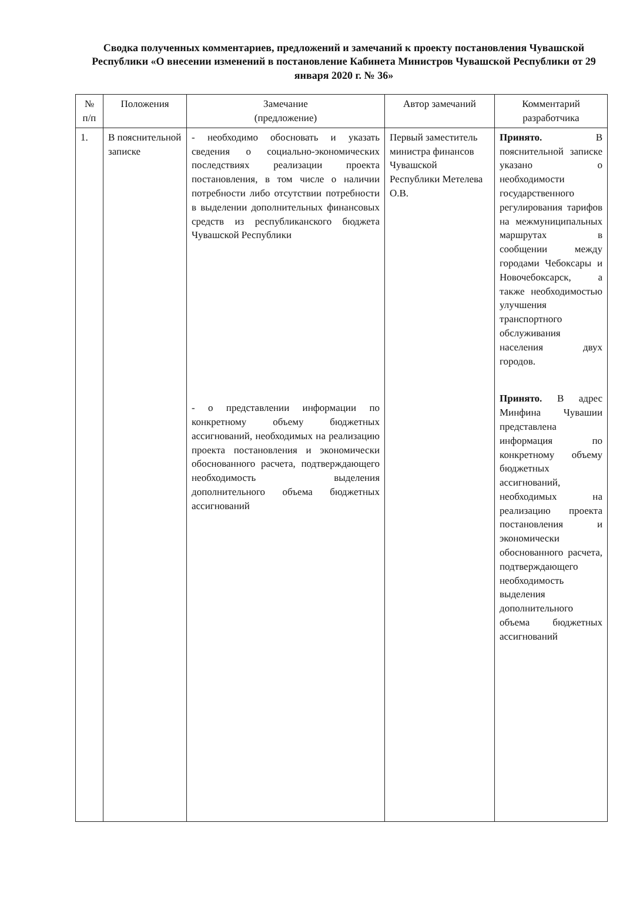Сводка полученных комментариев, предложений и замечаний к проекту постановления Чувашской Республики «О внесении изменений в постановление Кабинета Министров Чувашской Республики от 29 января 2020 г. № 36»
| № п/п | Положения | Замечание (предложение) | Автор замечаний | Комментарий разработчика |
| --- | --- | --- | --- | --- |
| 1. | В пояснительной записке | - необходимо обосновать и указать сведения о социально-экономических последствиях реализации проекта постановления, в том числе о наличии потребности либо отсутствии потребности в выделении дополнительных финансовых средств из республиканского бюджета Чувашской Республики - о представлении информации по конкретному объему бюджетных ассигнований, необходимых на реализацию проекта постановления и экономически обоснованного расчета, подтверждающего необходимость выделения дополнительного объема бюджетных ассигнований | Первый заместитель министра финансов Чувашской Республики Метелева О.В. | Принято. В пояснительной записке указано о необходимости государственного регулирования тарифов на межмуниципальных маршрутах в сообщении между городами Чебоксары и Новочебоксарск, а также необходимостью улучшения транспортного обслуживания населения двух городов. Принято. В адрес Минфина Чувашии представлена информация по конкретному объему бюджетных ассигнований, необходимых на реализацию проекта постановления и экономически обоснованного расчета, подтверждающего необходимость выделения дополнительного объема бюджетных ассигнований |